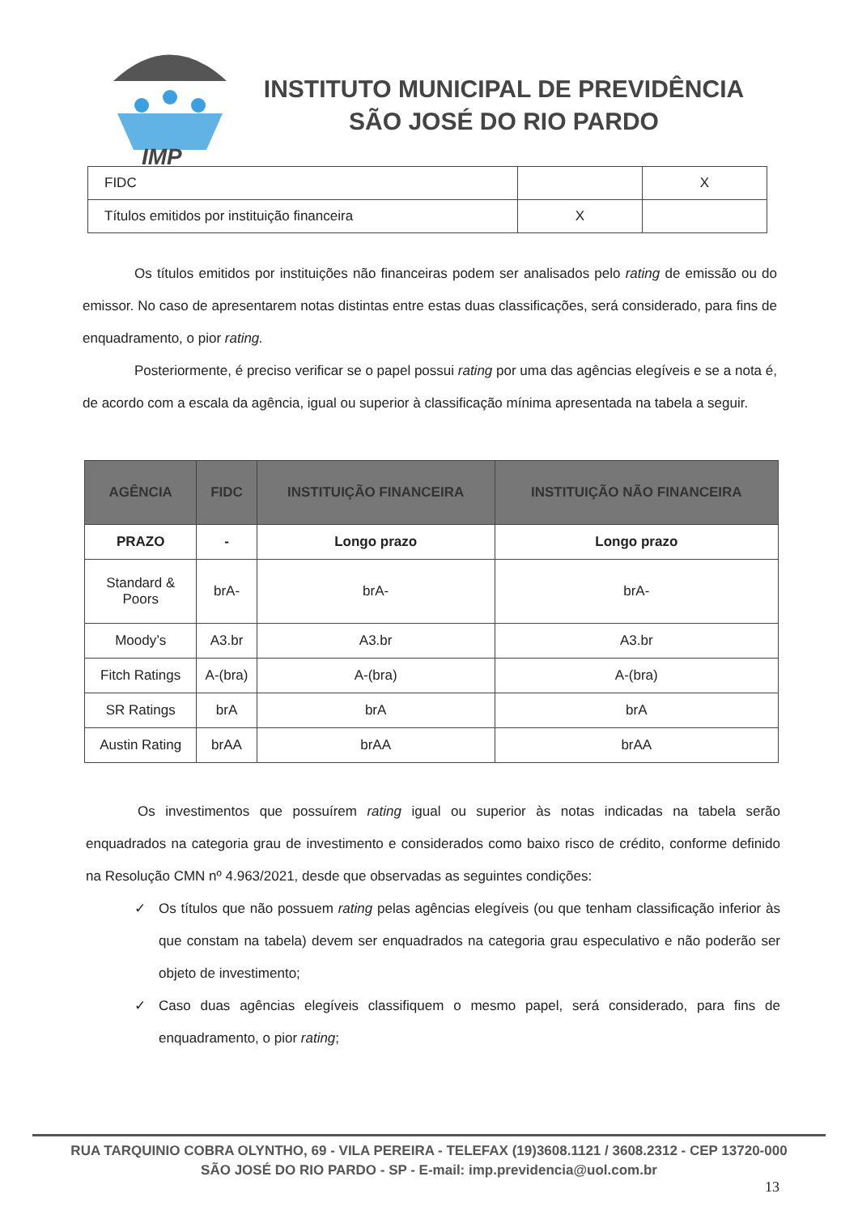IMP
INSTITUTO MUNICIPAL DE PREVIDÊNCIA
SÃO JOSÉ DO RIO PARDO
| FIDC | | X |
| Títulos emitidos por instituição financeira | X | |
Os títulos emitidos por instituições não financeiras podem ser analisados pelo rating de emissão ou do emissor. No caso de apresentarem notas distintas entre estas duas classificações, será considerado, para fins de enquadramento, o pior rating.
Posteriormente, é preciso verificar se o papel possui rating por uma das agências elegíveis e se a nota é, de acordo com a escala da agência, igual ou superior à classificação mínima apresentada na tabela a seguir.
| AGÊNCIA | FIDC | INSTITUIÇÃO FINANCEIRA | INSTITUIÇÃO NÃO FINANCEIRA |
| --- | --- | --- | --- |
| PRAZO | - | Longo prazo | Longo prazo |
| Standard & Poors | brA- | brA- | brA- |
| Moody’s | A3.br | A3.br | A3.br |
| Fitch Ratings | A-(bra) | A-(bra) | A-(bra) |
| SR Ratings | brA | brA | brA |
| Austin Rating | brAA | brAA | brAA |
Os investimentos que possuírem rating igual ou superior às notas indicadas na tabela serão enquadrados na categoria grau de investimento e considerados como baixo risco de crédito, conforme definido na Resolução CMN nº 4.963/2021, desde que observadas as seguintes condições:
✓ Os títulos que não possuem rating pelas agências elegíveis (ou que tenham classificação inferior às que constam na tabela) devem ser enquadrados na categoria grau especulativo e não poderão ser objeto de investimento;
✓ Caso duas agências elegíveis classifiquem o mesmo papel, será considerado, para fins de enquadramento, o pior rating;
RUA TARQUINIO COBRA OLYNTHO, 69 - VILA PEREIRA - TELEFAX (19)3608.1121 / 3608.2312 - CEP 13720-000
SÃO JOSÉ DO RIO PARDO - SP - E-mail: imp.previdencia@uol.com.br
13